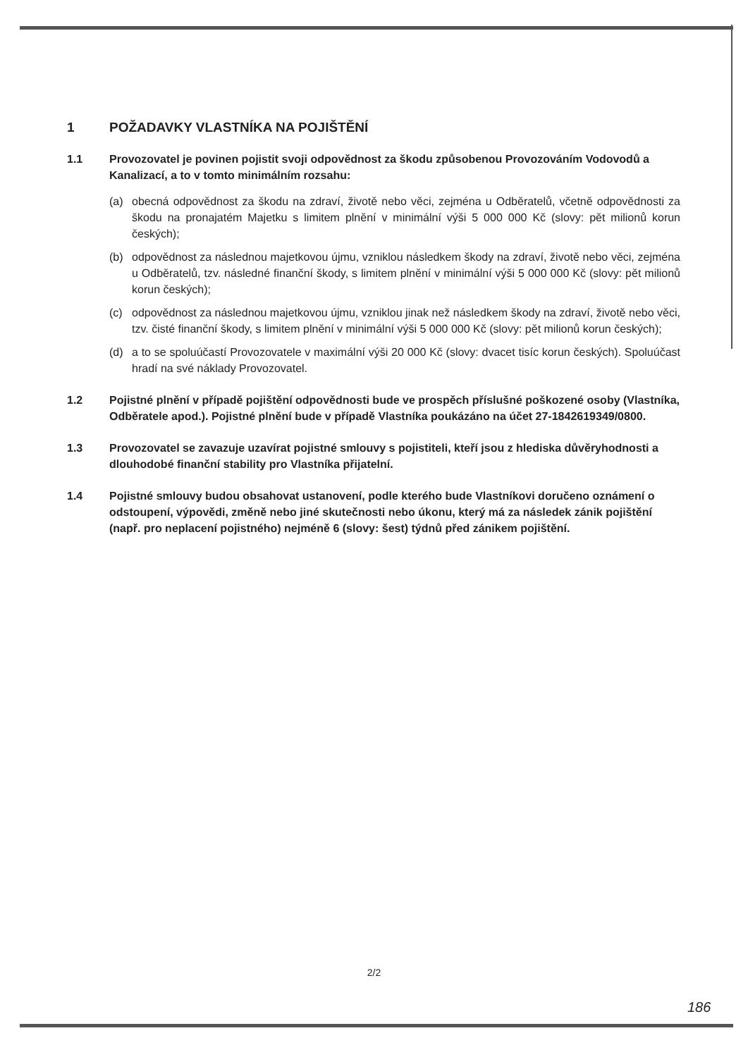1 POŽADAVKY VLASTNÍKA NA POJIŠTĚNÍ
1.1 Provozovatel je povinen pojistit svoji odpovědnost za škodu způsobenou Provozováním Vodovodů a Kanalizací, a to v tomto minimálním rozsahu:
(a) obecná odpovědnost za škodu na zdraví, životě nebo věci, zejména u Odběratelů, včetně odpovědnosti za škodu na pronajatém Majetku s limitem plnění v minimální výši 5 000 000 Kč (slovy: pět milionů korun českých);
(b) odpovědnost za následnou majetkovou újmu, vzniklou následkem škody na zdraví, životě nebo věci, zejména u Odběratelů, tzv. následné finanční škody, s limitem plnění v minimální výši 5 000 000 Kč (slovy: pět milionů korun českých);
(c) odpovědnost za následnou majetkovou újmu, vzniklou jinak než následkem škody na zdraví, životě nebo věci, tzv. čisté finanční škody, s limitem plnění v minimální výši 5 000 000 Kč (slovy: pět milionů korun českých);
(d) a to se spoluúčastí Provozovatele v maximální výši 20 000 Kč (slovy: dvacet tisíc korun českých). Spoluúčast hradí na své náklady Provozovatel.
1.2 Pojistné plnění v případě pojištění odpovědnosti bude ve prospěch příslušné poškozené osoby (Vlastníka, Odběratele apod.). Pojistné plnění bude v případě Vlastníka poukázáno na účet 27-1842619349/0800.
1.3 Provozovatel se zavazuje uzavírat pojistné smlouvy s pojistiteli, kteří jsou z hlediska důvěryhodnosti a dlouhodobé finanční stability pro Vlastníka přijatelní.
1.4 Pojistné smlouvy budou obsahovat ustanovení, podle kterého bude Vlastníkovi doručeno oznámení o odstoupení, výpovědi, změně nebo jiné skutečnosti nebo úkonu, který má za následek zánik pojištění (např. pro neplacení pojistného) nejméně 6 (slovy: šest) týdnů před zánikem pojištění.
2/2
186